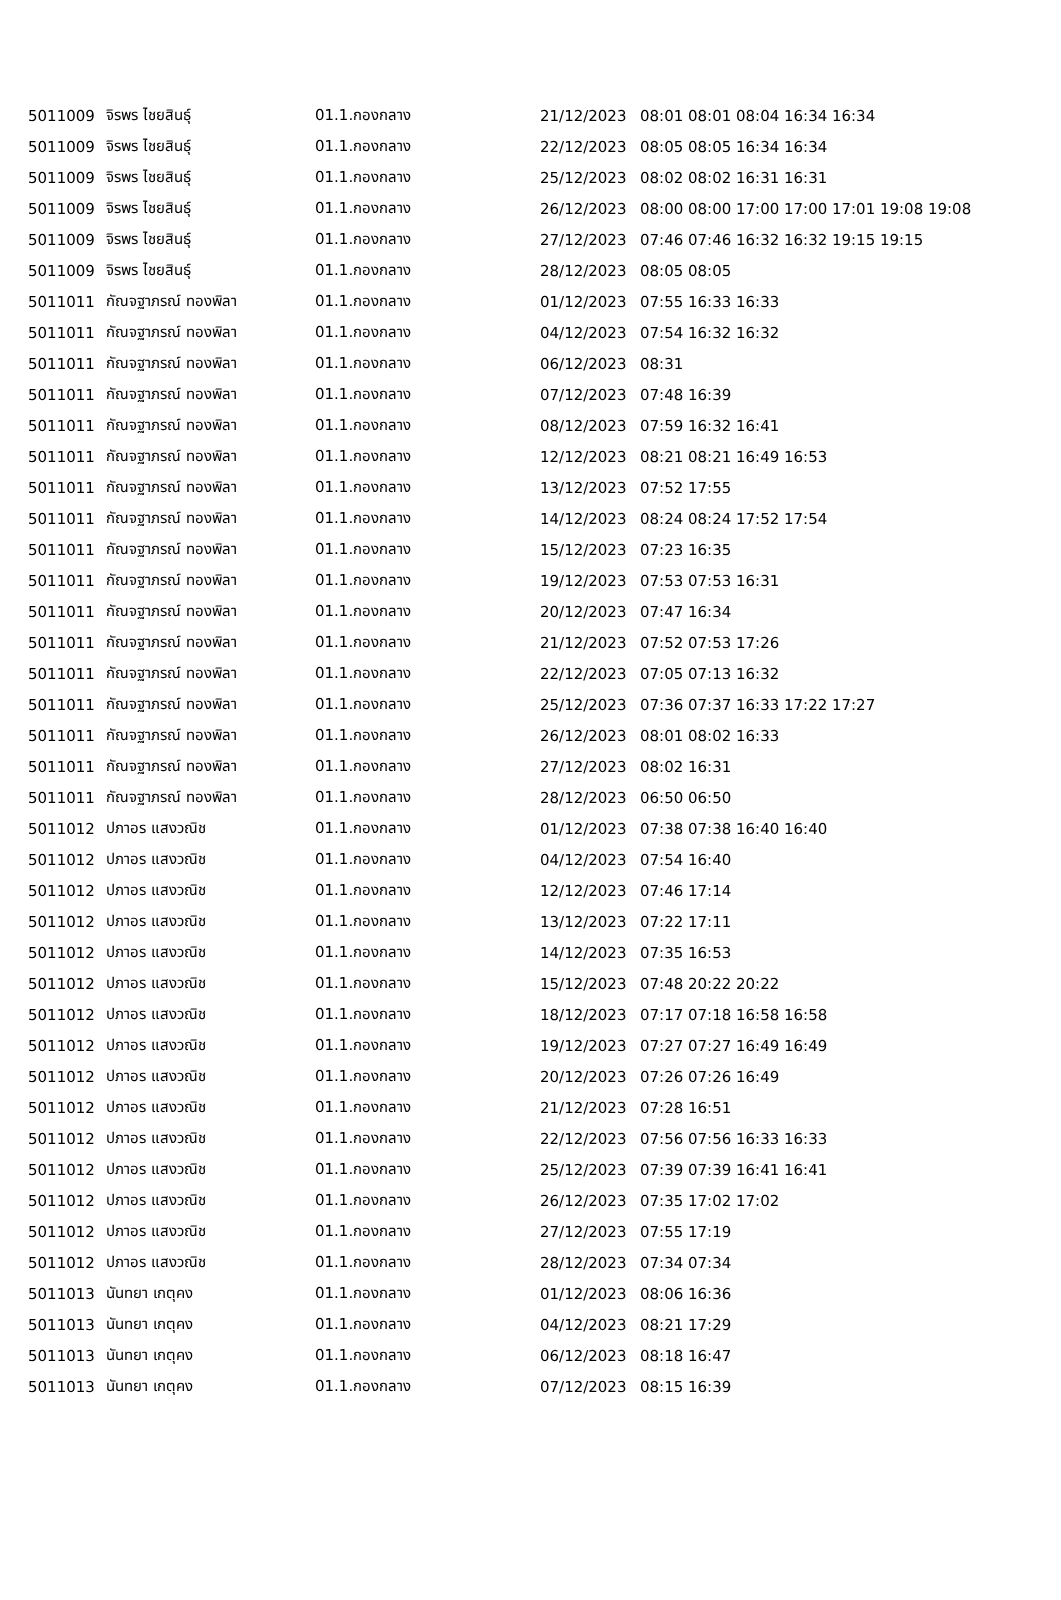| 5011009 | จิรพร ไชยสินธุ์ | 01.1.กองกลาง | 21/12/2023 | 08:01 08:01 08:04 16:34 16:34 |
| 5011009 | จิรพร ไชยสินธุ์ | 01.1.กองกลาง | 22/12/2023 | 08:05 08:05 16:34 16:34 |
| 5011009 | จิรพร ไชยสินธุ์ | 01.1.กองกลาง | 25/12/2023 | 08:02 08:02 16:31 16:31 |
| 5011009 | จิรพร ไชยสินธุ์ | 01.1.กองกลาง | 26/12/2023 | 08:00 08:00 17:00 17:00 17:01 19:08 19:08 |
| 5011009 | จิรพร ไชยสินธุ์ | 01.1.กองกลาง | 27/12/2023 | 07:46 07:46 16:32 16:32 19:15 19:15 |
| 5011009 | จิรพร ไชยสินธุ์ | 01.1.กองกลาง | 28/12/2023 | 08:05 08:05 |
| 5011011 | กัณจฐาภรณ์ ทองพิลา | 01.1.กองกลาง | 01/12/2023 | 07:55 16:33 16:33 |
| 5011011 | กัณจฐาภรณ์ ทองพิลา | 01.1.กองกลาง | 04/12/2023 | 07:54 16:32 16:32 |
| 5011011 | กัณจฐาภรณ์ ทองพิลา | 01.1.กองกลาง | 06/12/2023 | 08:31 |
| 5011011 | กัณจฐาภรณ์ ทองพิลา | 01.1.กองกลาง | 07/12/2023 | 07:48 16:39 |
| 5011011 | กัณจฐาภรณ์ ทองพิลา | 01.1.กองกลาง | 08/12/2023 | 07:59 16:32 16:41 |
| 5011011 | กัณจฐาภรณ์ ทองพิลา | 01.1.กองกลาง | 12/12/2023 | 08:21 08:21 16:49 16:53 |
| 5011011 | กัณจฐาภรณ์ ทองพิลา | 01.1.กองกลาง | 13/12/2023 | 07:52 17:55 |
| 5011011 | กัณจฐาภรณ์ ทองพิลา | 01.1.กองกลาง | 14/12/2023 | 08:24 08:24 17:52 17:54 |
| 5011011 | กัณจฐาภรณ์ ทองพิลา | 01.1.กองกลาง | 15/12/2023 | 07:23 16:35 |
| 5011011 | กัณจฐาภรณ์ ทองพิลา | 01.1.กองกลาง | 19/12/2023 | 07:53 07:53 16:31 |
| 5011011 | กัณจฐาภรณ์ ทองพิลา | 01.1.กองกลาง | 20/12/2023 | 07:47 16:34 |
| 5011011 | กัณจฐาภรณ์ ทองพิลา | 01.1.กองกลาง | 21/12/2023 | 07:52 07:53 17:26 |
| 5011011 | กัณจฐาภรณ์ ทองพิลา | 01.1.กองกลาง | 22/12/2023 | 07:05 07:13 16:32 |
| 5011011 | กัณจฐาภรณ์ ทองพิลา | 01.1.กองกลาง | 25/12/2023 | 07:36 07:37 16:33 17:22 17:27 |
| 5011011 | กัณจฐาภรณ์ ทองพิลา | 01.1.กองกลาง | 26/12/2023 | 08:01 08:02 16:33 |
| 5011011 | กัณจฐาภรณ์ ทองพิลา | 01.1.กองกลาง | 27/12/2023 | 08:02 16:31 |
| 5011011 | กัณจฐาภรณ์ ทองพิลา | 01.1.กองกลาง | 28/12/2023 | 06:50 06:50 |
| 5011012 | ปภาอร แสงวณิช | 01.1.กองกลาง | 01/12/2023 | 07:38 07:38 16:40 16:40 |
| 5011012 | ปภาอร แสงวณิช | 01.1.กองกลาง | 04/12/2023 | 07:54 16:40 |
| 5011012 | ปภาอร แสงวณิช | 01.1.กองกลาง | 12/12/2023 | 07:46 17:14 |
| 5011012 | ปภาอร แสงวณิช | 01.1.กองกลาง | 13/12/2023 | 07:22 17:11 |
| 5011012 | ปภาอร แสงวณิช | 01.1.กองกลาง | 14/12/2023 | 07:35 16:53 |
| 5011012 | ปภาอร แสงวณิช | 01.1.กองกลาง | 15/12/2023 | 07:48 20:22 20:22 |
| 5011012 | ปภาอร แสงวณิช | 01.1.กองกลาง | 18/12/2023 | 07:17 07:18 16:58 16:58 |
| 5011012 | ปภาอร แสงวณิช | 01.1.กองกลาง | 19/12/2023 | 07:27 07:27 16:49 16:49 |
| 5011012 | ปภาอร แสงวณิช | 01.1.กองกลาง | 20/12/2023 | 07:26 07:26 16:49 |
| 5011012 | ปภาอร แสงวณิช | 01.1.กองกลาง | 21/12/2023 | 07:28 16:51 |
| 5011012 | ปภาอร แสงวณิช | 01.1.กองกลาง | 22/12/2023 | 07:56 07:56 16:33 16:33 |
| 5011012 | ปภาอร แสงวณิช | 01.1.กองกลาง | 25/12/2023 | 07:39 07:39 16:41 16:41 |
| 5011012 | ปภาอร แสงวณิช | 01.1.กองกลาง | 26/12/2023 | 07:35 17:02 17:02 |
| 5011012 | ปภาอร แสงวณิช | 01.1.กองกลาง | 27/12/2023 | 07:55 17:19 |
| 5011012 | ปภาอร แสงวณิช | 01.1.กองกลาง | 28/12/2023 | 07:34 07:34 |
| 5011013 | นันทยา เกตุคง | 01.1.กองกลาง | 01/12/2023 | 08:06 16:36 |
| 5011013 | นันทยา เกตุคง | 01.1.กองกลาง | 04/12/2023 | 08:21 17:29 |
| 5011013 | นันทยา เกตุคง | 01.1.กองกลาง | 06/12/2023 | 08:18 16:47 |
| 5011013 | นันทยา เกตุคง | 01.1.กองกลาง | 07/12/2023 | 08:15 16:39 |